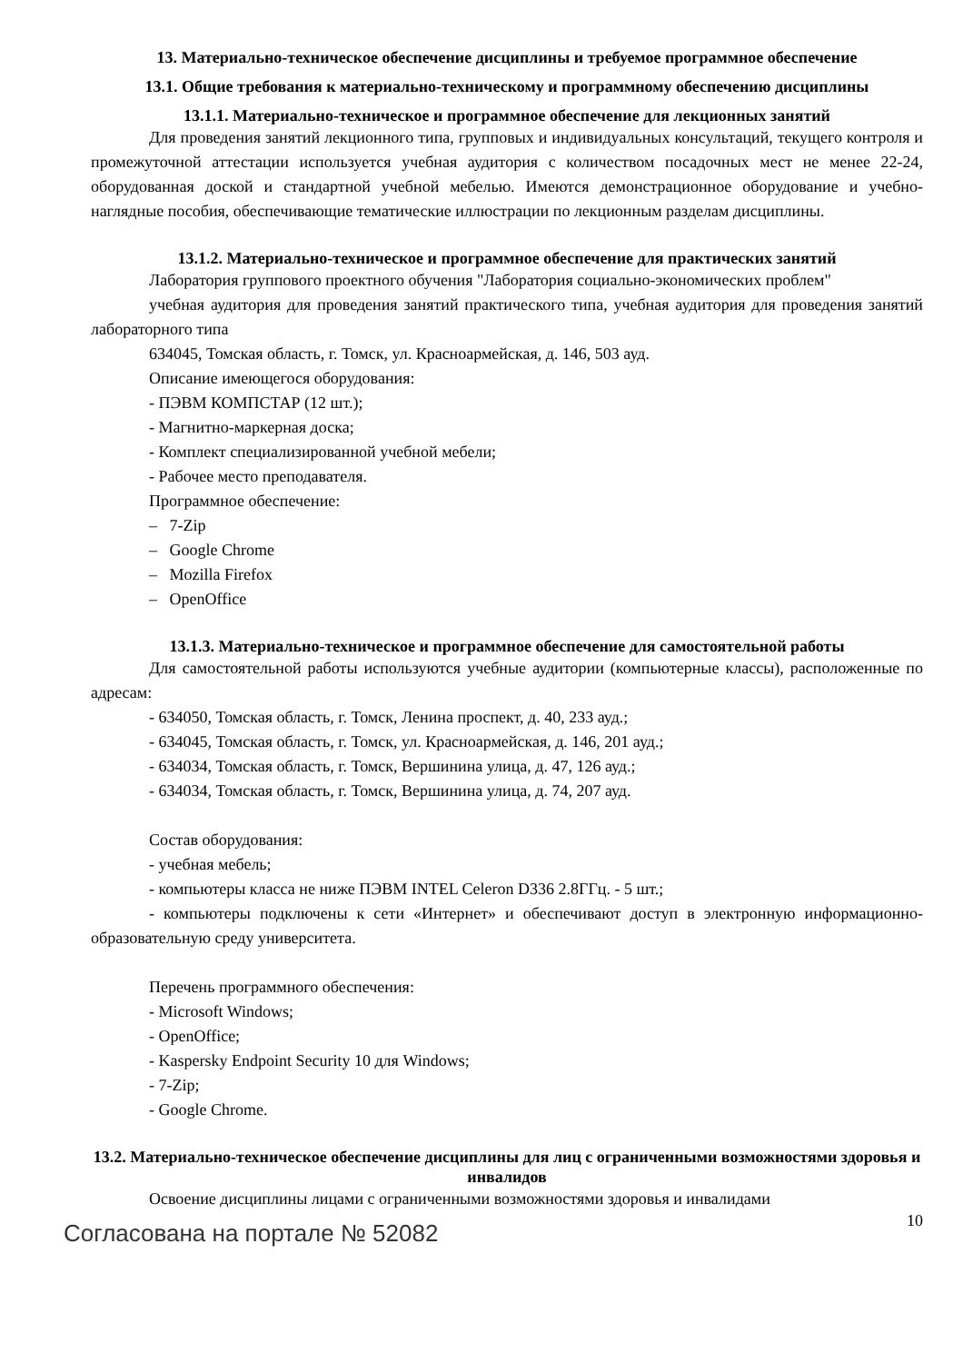13. Материально-техническое обеспечение дисциплины и требуемое программное обеспечение
13.1. Общие требования к материально-техническому и программному обеспечению дисциплины
13.1.1. Материально-техническое и программное обеспечение для лекционных занятий
Для проведения занятий лекционного типа, групповых и индивидуальных консультаций, текущего контроля и промежуточной аттестации используется учебная аудитория с количеством посадочных мест не менее 22-24, оборудованная доской и стандартной учебной мебелью. Имеются демонстрационное оборудование и учебно-наглядные пособия, обеспечивающие тематические иллюстрации по лекционным разделам дисциплины.
13.1.2. Материально-техническое и программное обеспечение для практических занятий
Лаборатория группового проектного обучения "Лаборатория социально-экономических проблем"
учебная аудитория для проведения занятий практического типа, учебная аудитория для проведения занятий лабораторного типа
634045, Томская область, г. Томск, ул. Красноармейская, д. 146, 503 ауд.
Описание имеющегося оборудования:
- ПЭВМ КОМПСТАР (12 шт.);
- Магнитно-маркерная доска;
- Комплект специализированной учебной мебели;
- Рабочее место преподавателя.
Программное обеспечение:
– 7-Zip
– Google Chrome
– Mozilla Firefox
– OpenOffice
13.1.3. Материально-техническое и программное обеспечение для самостоятельной работы
Для самостоятельной работы используются учебные аудитории (компьютерные классы), расположенные по адресам:
- 634050, Томская область, г. Томск, Ленина проспект, д. 40, 233 ауд.;
- 634045, Томская область, г. Томск, ул. Красноармейская, д. 146, 201 ауд.;
- 634034, Томская область, г. Томск, Вершинина улица, д. 47, 126 ауд.;
- 634034, Томская область, г. Томск, Вершинина улица, д. 74, 207 ауд.
Состав оборудования:
- учебная мебель;
- компьютеры класса не ниже ПЭВМ INTEL Celeron D336 2.8ГГц. - 5 шт.;
- компьютеры подключены к сети «Интернет» и обеспечивают доступ в электронную информационно-образовательную среду университета.
Перечень программного обеспечения:
- Microsoft Windows;
- OpenOffice;
- Kaspersky Endpoint Security 10 для Windows;
- 7-Zip;
- Google Chrome.
13.2. Материально-техническое обеспечение дисциплины для лиц с ограниченными возможностями здоровья и инвалидов
Освоение дисциплины лицами с ограниченными возможностями здоровья и инвалидами
Согласована на портале № 52082 10